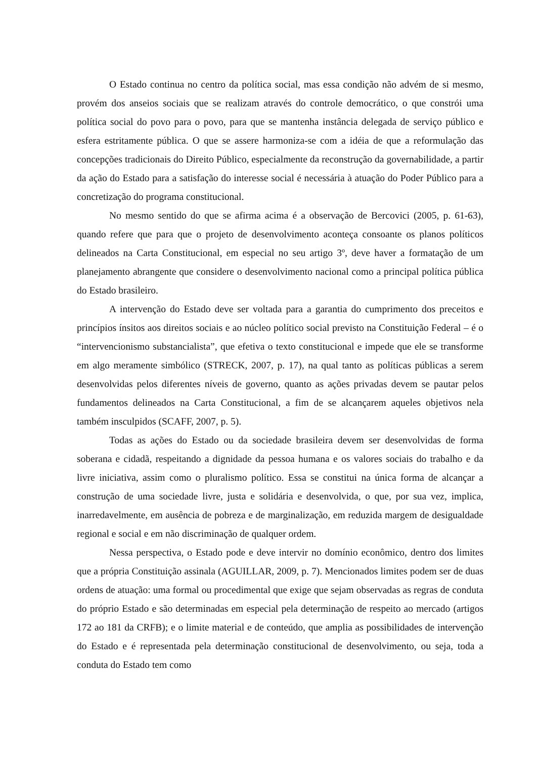O Estado continua no centro da política social, mas essa condição não advém de si mesmo, provém dos anseios sociais que se realizam através do controle democrático, o que constrói uma política social do povo para o povo, para que se mantenha instância delegada de serviço público e esfera estritamente pública. O que se assere harmoniza-se com a idéia de que a reformulação das concepções tradicionais do Direito Público, especialmente da reconstrução da governabilidade, a partir da ação do Estado para a satisfação do interesse social é necessária à atuação do Poder Público para a concretização do programa constitucional.
No mesmo sentido do que se afirma acima é a observação de Bercovici (2005, p. 61-63), quando refere que para que o projeto de desenvolvimento aconteça consoante os planos políticos delineados na Carta Constitucional, em especial no seu artigo 3º, deve haver a formatação de um planejamento abrangente que considere o desenvolvimento nacional como a principal política pública do Estado brasileiro.
A intervenção do Estado deve ser voltada para a garantia do cumprimento dos preceitos e princípios ínsitos aos direitos sociais e ao núcleo político social previsto na Constituição Federal – é o “intervencionismo substancialista”, que efetiva o texto constitucional e impede que ele se transforme em algo meramente simbólico (STRECK, 2007, p. 17), na qual tanto as políticas públicas a serem desenvolvidas pelos diferentes níveis de governo, quanto as ações privadas devem se pautar pelos fundamentos delineados na Carta Constitucional, a fim de se alcançarem aqueles objetivos nela também insculpidos (SCAFF, 2007, p. 5).
Todas as ações do Estado ou da sociedade brasileira devem ser desenvolvidas de forma soberana e cidadã, respeitando a dignidade da pessoa humana e os valores sociais do trabalho e da livre iniciativa, assim como o pluralismo político. Essa se constitui na única forma de alcançar a construção de uma sociedade livre, justa e solidária e desenvolvida, o que, por sua vez, implica, inarredavelmente, em ausência de pobreza e de marginalização, em reduzida margem de desigualdade regional e social e em não discriminação de qualquer ordem.
Nessa perspectiva, o Estado pode e deve intervir no domínio econômico, dentro dos limites que a própria Constituição assinala (AGUILLAR, 2009, p. 7). Mencionados limites podem ser de duas ordens de atuação: uma formal ou procedimental que exige que sejam observadas as regras de conduta do próprio Estado e são determinadas em especial pela determinação de respeito ao mercado (artigos 172 ao 181 da CRFB); e o limite material e de conteúdo, que amplia as possibilidades de intervenção do Estado e é representada pela determinação constitucional de desenvolvimento, ou seja, toda a conduta do Estado tem como